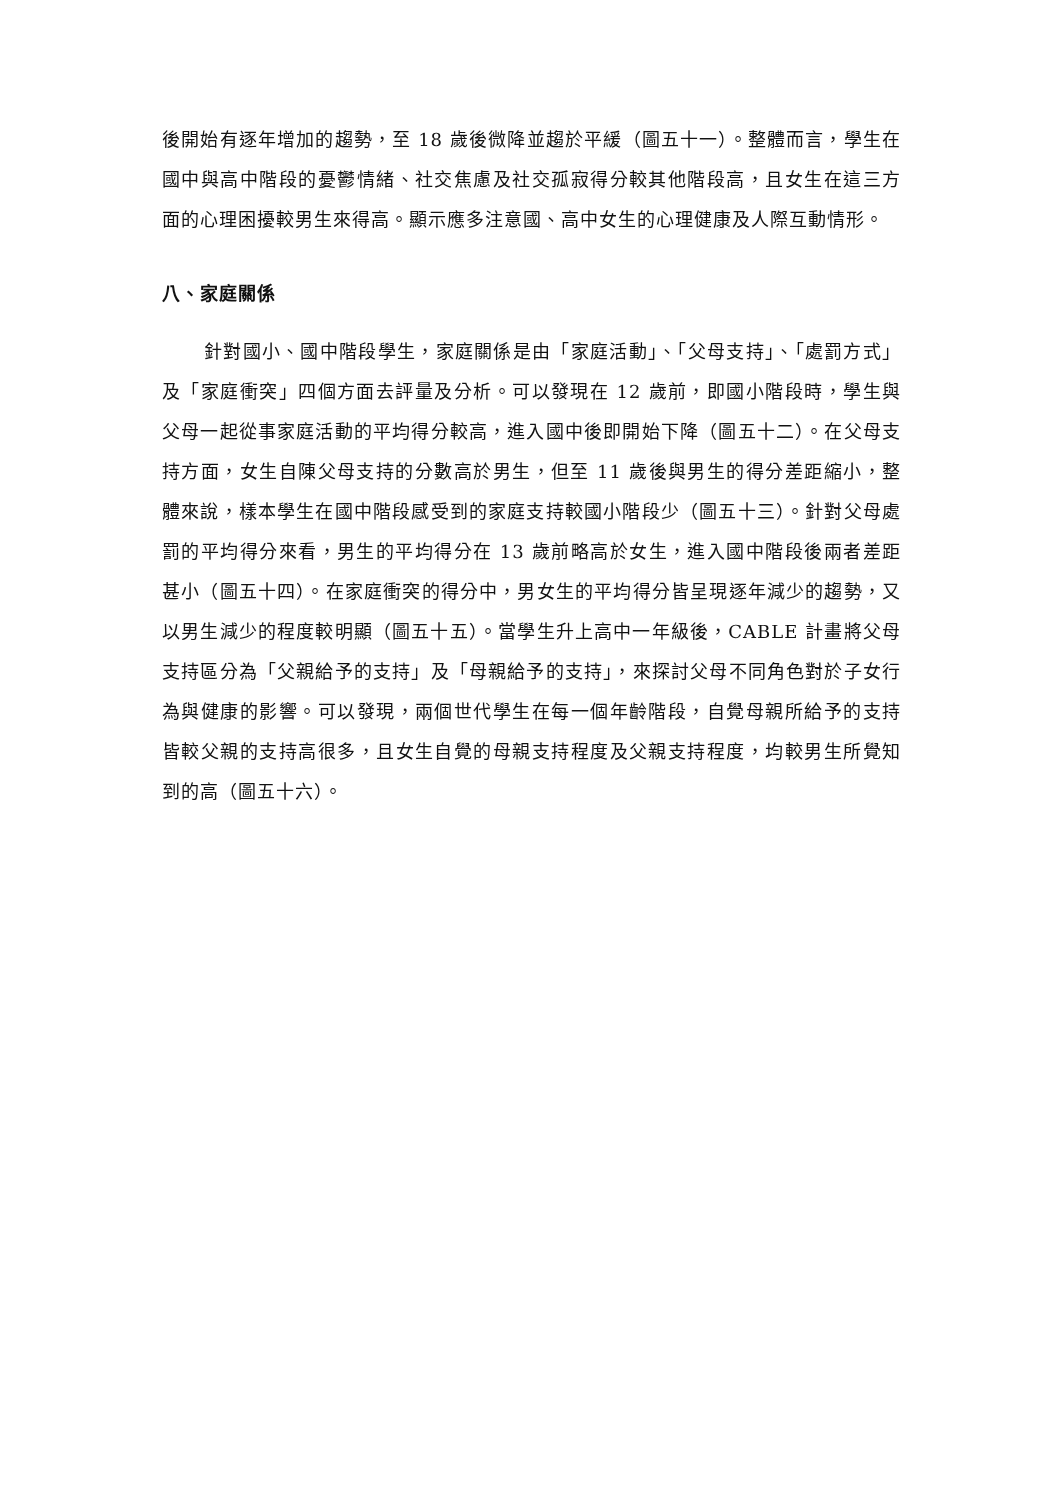後開始有逐年增加的趨勢，至 18 歲後微降並趨於平緩（圖五十一）。整體而言，學生在國中與高中階段的憂鬱情緒、社交焦慮及社交孤寂得分較其他階段高，且女生在這三方面的心理困擾較男生來得高。顯示應多注意國、高中女生的心理健康及人際互動情形。
八、家庭關係
針對國小、國中階段學生，家庭關係是由「家庭活動」、「父母支持」、「處罰方式」及「家庭衝突」四個方面去評量及分析。可以發現在 12 歲前，即國小階段時，學生與父母一起從事家庭活動的平均得分較高，進入國中後即開始下降（圖五十二）。在父母支持方面，女生自陳父母支持的分數高於男生，但至 11 歲後與男生的得分差距縮小，整體來說，樣本學生在國中階段感受到的家庭支持較國小階段少（圖五十三）。針對父母處罰的平均得分來看，男生的平均得分在 13 歲前略高於女生，進入國中階段後兩者差距甚小（圖五十四）。在家庭衝突的得分中，男女生的平均得分皆呈現逐年減少的趨勢，又以男生減少的程度較明顯（圖五十五）。當學生升上高中一年級後，CABLE 計畫將父母支持區分為「父親給予的支持」及「母親給予的支持」，來探討父母不同角色對於子女行為與健康的影響。可以發現，兩個世代學生在每一個年齡階段，自覺母親所給予的支持皆較父親的支持高很多，且女生自覺的母親支持程度及父親支持程度，均較男生所覺知到的高（圖五十六）。